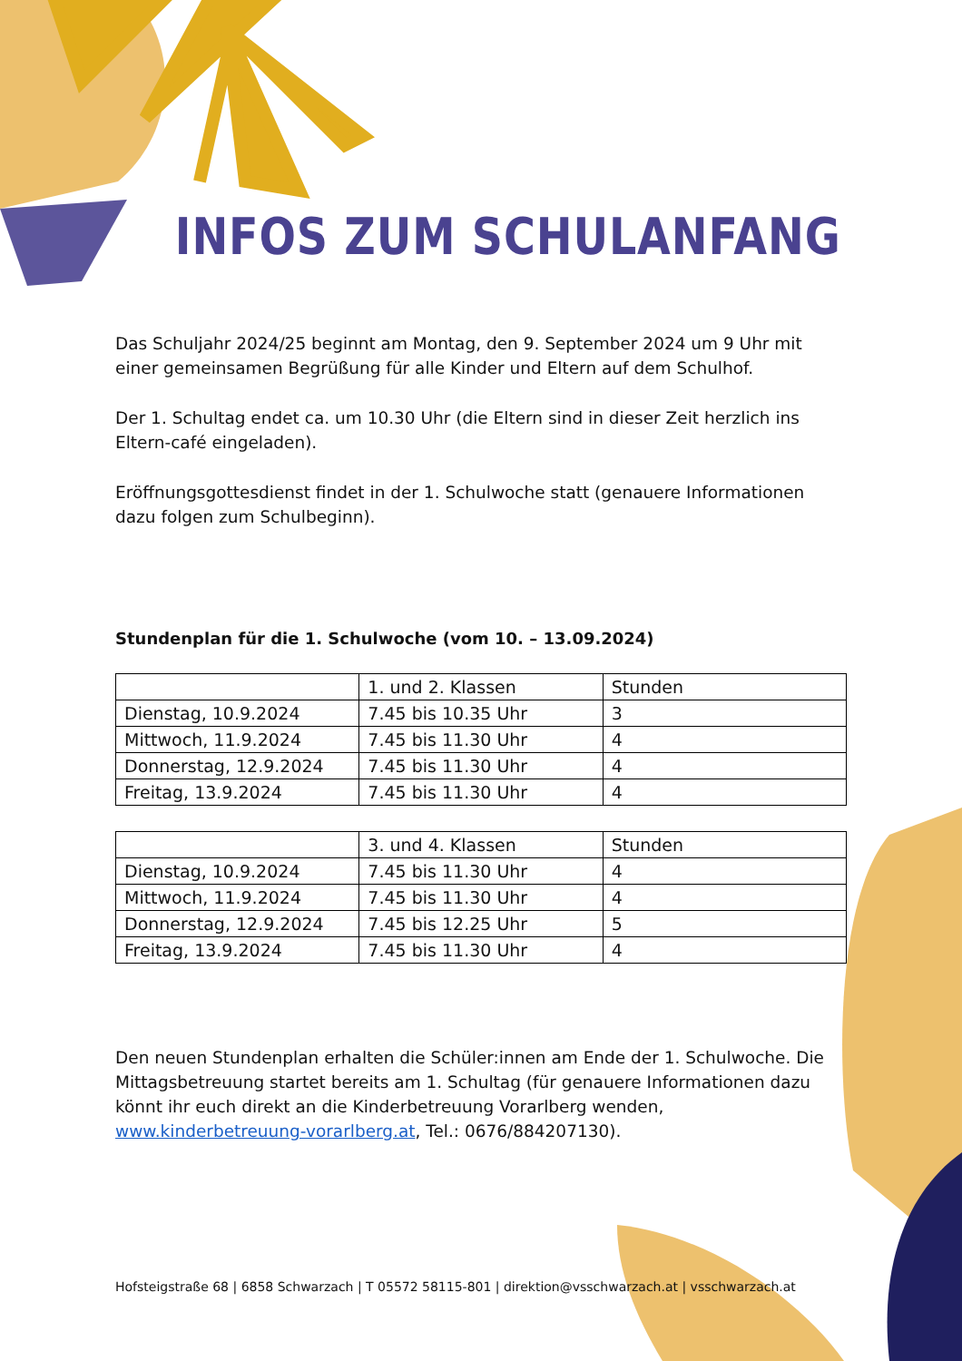INFOS ZUM SCHULANFANG
Das Schuljahr 2024/25 beginnt am Montag, den 9. September 2024 um 9 Uhr mit einer gemeinsamen Begrüßung für alle Kinder und Eltern auf dem Schulhof.
Der 1. Schultag endet ca. um 10.30 Uhr (die Eltern sind in dieser Zeit herzlich ins Eltern-café eingeladen).
Eröffnungsgottesdienst findet in der 1. Schulwoche statt (genauere Informationen dazu folgen zum Schulbeginn).
Stundenplan für die 1. Schulwoche (vom 10. – 13.09.2024)
| | 1. und 2. Klassen | Stunden |
| --- | --- | --- |
| Dienstag, 10.9.2024 | 7.45 bis 10.35 Uhr | 3 |
| Mittwoch, 11.9.2024 | 7.45 bis 11.30 Uhr | 4 |
| Donnerstag, 12.9.2024 | 7.45 bis 11.30 Uhr | 4 |
| Freitag, 13.9.2024 | 7.45 bis 11.30 Uhr | 4 |
| | 3. und 4. Klassen | Stunden |
| --- | --- | --- |
| Dienstag, 10.9.2024 | 7.45 bis 11.30 Uhr | 4 |
| Mittwoch, 11.9.2024 | 7.45 bis 11.30 Uhr | 4 |
| Donnerstag, 12.9.2024 | 7.45 bis 12.25 Uhr | 5 |
| Freitag, 13.9.2024 | 7.45 bis 11.30 Uhr | 4 |
Den neuen Stundenplan erhalten die Schüler:innen am Ende der 1. Schulwoche. Die Mittagsbetreuung startet bereits am 1. Schultag (für genauere Informationen dazu könnt ihr euch direkt an die Kinderbetreuung Vorarlberg wenden, www.kinderbetreuung-vorarlberg.at, Tel.: 0676/884207130).
Hofsteigstraße 68 | 6858 Schwarzach | T 05572 58115-801 | direktion@vsschwarzach.at | vsschwarzach.at